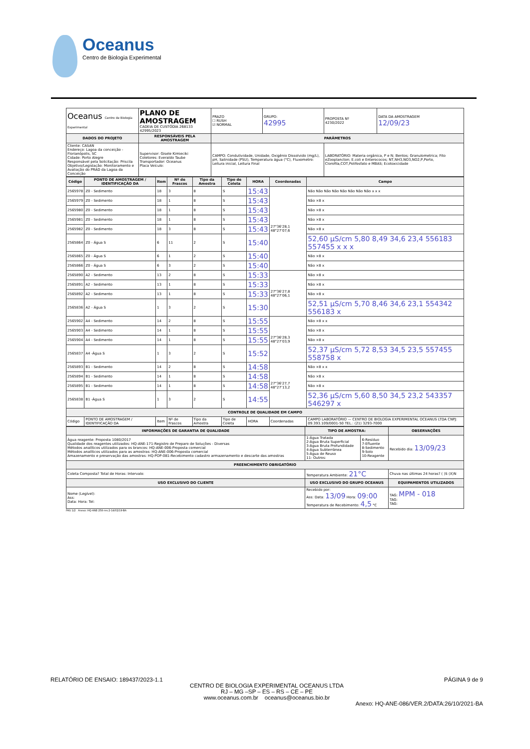Oceanus
Centro de Biologia Experimental
| Oceanus Centro de Biologia Experimental | PLANO DE AMOSTRAGEM CADEIA DE CUSTÓDIA 268133 42995/2023 | PRAZO ☐ RUSH ☑ NORMAL | GRUPO: 42995 | PROPOSTA Nº 4230/2022 | DATA DA AMOSTRAGEM 12/09/23 |
| DADOS DO PROJETO | RESPONSÁVEIS PELA AMOSTRAGEM | PARÂMETROS | | | |
| Cliente: CASAN Endereço: Lagoa da conceição - Florianópolis, SC Cidade: Porto Alegre Responsável pela Solicitação: Priscila Objetivo/Legislação: Monitoramento e Avaliação do PRAD da Lagoa da Conceição | Supervisor: Gisele Kimieciki Coletores: Everaldo Taube Transportador: Oceanus Placa Veículo: | CAMPO: Condutividade, Unidade, Oxigênio Dissolvido (mg/L), pH, Salinidade (PSU), Temperatura água (°C), Fluxometro: Leitura inicial, Leitura Final | | LABORATÓRIO: Materia orgânica, P e N; Bentos; Granulometrica; Fito eZooplancton; E.coli e Enterococos; NT,NH3,NO3,NO2,P,Porto, Clorofila,COT,Polifosfato e MBAS; Ecotoxicidade | |
| Código | PONTO DE AMOSTRAGEM / IDENTIFICAÇÃO DA | Item | Nº de Frascos | Tipo da Amostra | Tipo de Coleta | HORA | Coordenadas | Campo |
| --- | --- | --- | --- | --- | --- | --- | --- | --- |
| 2565978 | Z0 - Sedimento | 18 | 3 | 8 | S | 15:43 | 27°36'28,1 48°27'07,6 | Não Não Não Não Não Não Não Não x x x |
| 2565979 | Z0 - Sedimento | 18 | 1 | 8 | S | 15:43 | | Não ×8 x |
| 2565980 | Z0 - Sedimento | 18 | 1 | 8 | S | 15:43 | | Não ×8 x |
| 2565981 | Z0 - Sedimento | 18 | 1 | 8 | S | 15:43 | | Não ×8 x |
| 2565982 | Z0 - Sedimento | 18 | 3 | 8 | S | 15:43 | | Não ×8 x |
| 2565864 | Z0 - Água S | 6 | 11 | 2 | S | 15:40 | | 52,60 µS/cm 5,80 8,49 34,6 23,4 556183 557455 x x x |
| 2565865 | Z0 - Água S | 6 | 1 | 2 | S | 15:40 | | Não ×8 x |
| 2565866 | Z0 - Água S | 6 | 3 | 2 | S | 15:40 | | Não ×8 x |
| 2565890 | A2 - Sedimento | 13 | 2 | 8 | S | 15:33 | 27°36'27,8 48°27'06,1 | Não ×8 x |
| 2565891 | A2 - Sedimento | 13 | 1 | 8 | S | 15:33 | | Não ×8 x |
| 2565892 | A2 - Sedimento | 13 | 1 | 8 | S | 15:33 | | Não ×8 x |
| 2565836 | A2 - Água S | 1 | 3 | 2 | S | 15:30 | | 52,51 µS/cm 5,70 8,46 34,6 23,1 554342 556183 x |
| 2565902 | A4 - Sedimento | 14 | 2 | 8 | S | 15:55 | 27°36'28,3 48°27'03,9 | Não ×8 x x |
| 2565903 | A4 - Sedimento | 14 | 1 | 8 | S | 15:55 | | Não ×8 x |
| 2565904 | A4 - Sedimento | 14 | 1 | 8 | S | 15:55 | | Não ×8 x |
| 2565837 | A4 -Água S | 1 | 3 | 2 | S | 15:52 | | 52,37 µS/cm 5,72 8,53 34,5 23,5 557455 558758 x |
| 2565893 | B1 - Sedimento | 14 | 2 | 8 | S | 14:58 | 27°36'27,7 48°27'13,2 | Não ×8 x x |
| 2565894 | B1 - Sedimento | 14 | 1 | 8 | S | 14:58 | | Não ×8 x |
| 2565895 | B1 - Sedimento | 14 | 1 | 8 | S | 14:58 | | Não ×8 x |
| 2565838 | B1 -Água S | 1 | 3 | 2 | S | 14:55 | | 52,36 µS/cm 5,60 8,50 34,5 23,2 543357 546297 x |
| CONTROLE DE QUALIDADE EM CAMPO | | | | | | | | |
| Código | PONTO DE AMOSTRAGEM / IDENTIFICAÇÃO DA | Item | Nº de Frascos | Tipo da Amostra | Tipo de Coleta | HORA | Coordenadas | CAMPO LABORATÓRIO — CENTRO DE BIOLOGIA EXPERIMENTAL OCEANUS LTDA CNPJ: 09.393.109/0001-50 TEL.: (21) 3293-7000 |
| INFORMAÇÕES DE GARANTIA DE QUALIDADE | TIPO DE AMOSTRA: | | OBSERVAÇÕES |
| --- | --- | --- | --- |
| Água reagente: Proposta 1080/2017 Qualidade dos reagentes utilizados: HQ-ANE-171-Registro de Preparo de Soluções - Diversas Métodos analíticos utilizados para os brancos: HQ-ANE-006-Proposta comercial Métodos analíticos utilizados para as amostras: HQ-ANE-006-Proposta comercial Amazenamento e preservação das amostras: HQ-POP-081-Recebimento cadastro armazenamento e descarte das amostras | 1-Água Tratada 2-Água Bruta Superficial 3-Água Bruta Profundidade 4-Água Subterrânea 5-Água de Reuso 11- Outros: | 6-Resíduo 7-Efluente 8-Sedimento 9-Solo 10-Reagente | Recebido dia: 13/09/23 |
| PREENCHIMENTO OBRIGATÓRIO | | | |
| Coleta Composta? Total de Horas: Intervalo: | Temperatura Ambiente: 21°C | | Chuva nas últimas 24 horas? ( )S (X)N |
| USO EXCLUSIVO DO CLIENTE | USO EXCLUSIVO DO GRUPO OCEANUS | | EQUIPAMENTOS UTILIZADOS |
| Nome (Legível): Ass: Data: Hora: Tel: | Recebido por: Ass: Data: 13/09 Hora: 09:00 Temperatura de Recebimento: 4,5 °C | | TAG: MPM - 018 TAG: TAG: |
PAG 1/2 Anexo: HQ-ANE-258-rev.2-14/02/19-BA
RELATÓRIO DE ENSAIO: 189437/2023-1.1 PÁGINA 9 de 9
CENTRO DE BIOLOGIA EXPERIMENTAL OCEANUS LTDA
RJ – MG –SP – ES – RS – CE – PE
www.oceanus.com.br oceanus@oceanus.bio.br
Anexo: HQ-ANE-086/VER.2/DATA:26/10/2021-BA